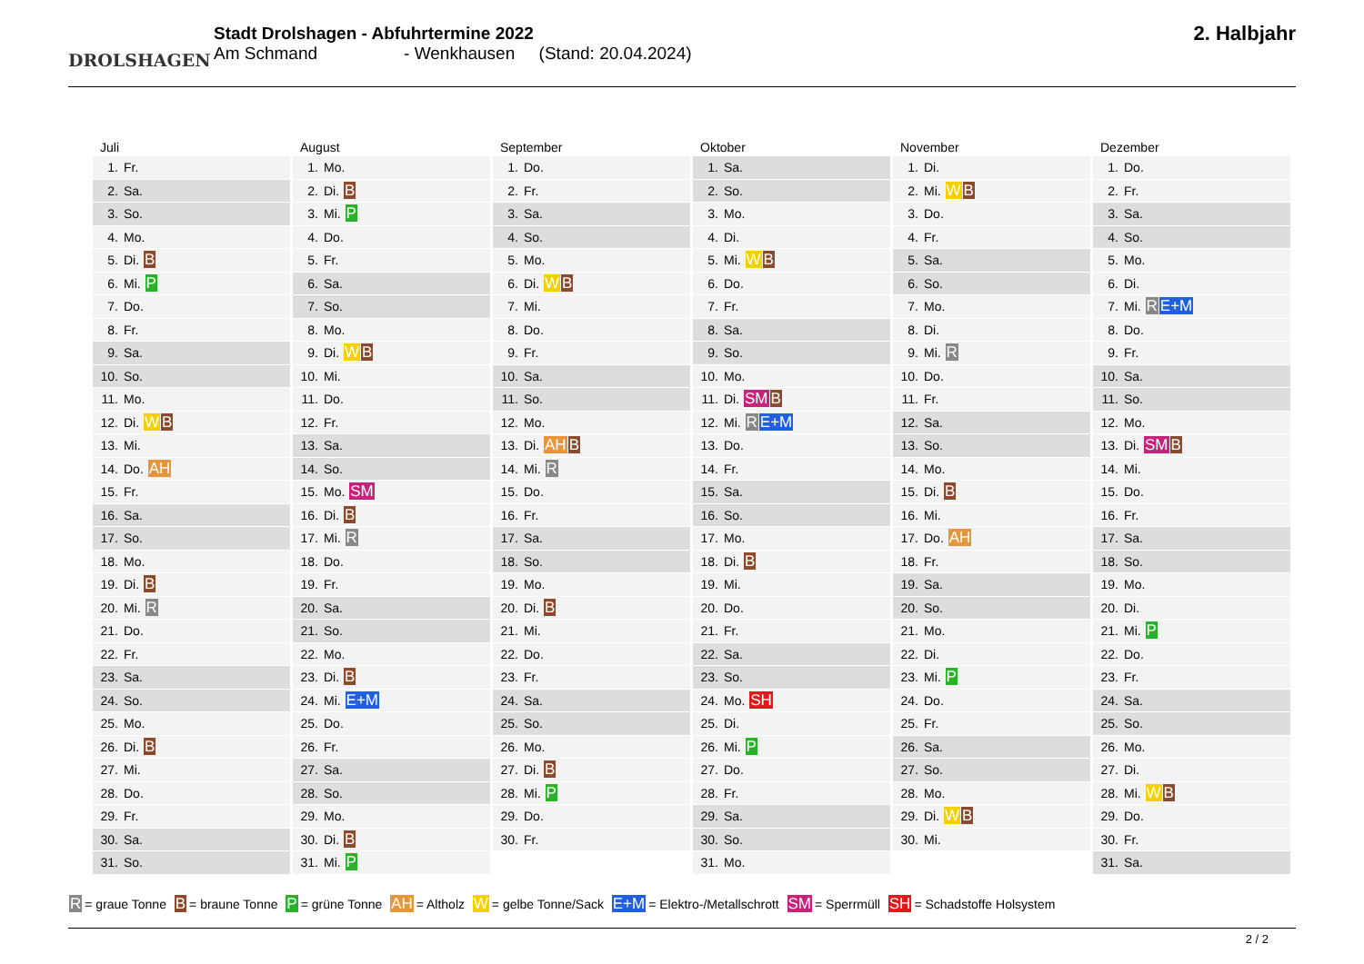DROLSHAGEN
Stadt Drolshagen - Abfuhrtermine 2022
Am Schmand - Wenkhausen (Stand: 20.04.2024)
2. Halbjahr
Juli
| 1. | Fr. |
| 2. | Sa. |
| 3. | So. |
| 4. | Mo. |
| 5. | Di. B |
| 6. | Mi. P |
| 7. | Do. |
| 8. | Fr. |
| 9. | Sa. |
| 10. | So. |
| 11. | Mo. |
| 12. | Di. W B |
| 13. | Mi. |
| 14. | Do. AH |
| 15. | Fr. |
| 16. | Sa. |
| 17. | So. |
| 18. | Mo. |
| 19. | Di. B |
| 20. | Mi. R |
| 21. | Do. |
| 22. | Fr. |
| 23. | Sa. |
| 24. | So. |
| 25. | Mo. |
| 26. | Di. B |
| 27. | Mi. |
| 28. | Do. |
| 29. | Fr. |
| 30. | Sa. |
| 31. | So. |
August
| 1. | Mo. |
| 2. | Di. B |
| 3. | Mi. P |
| 4. | Do. |
| 5. | Fr. |
| 6. | Sa. |
| 7. | So. |
| 8. | Mo. |
| 9. | Di. W B |
| 10. | Mi. |
| 11. | Do. |
| 12. | Fr. |
| 13. | Sa. |
| 14. | So. |
| 15. | Mo. SM |
| 16. | Di. B |
| 17. | Mi. R |
| 18. | Do. |
| 19. | Fr. |
| 20. | Sa. |
| 21. | So. |
| 22. | Mo. |
| 23. | Di. B |
| 24. | Mi. E+M |
| 25. | Do. |
| 26. | Fr. |
| 27. | Sa. |
| 28. | So. |
| 29. | Mo. |
| 30. | Di. B |
| 31. | Mi. P |
September
| 1. | Do. |
| 2. | Fr. |
| 3. | Sa. |
| 4. | So. |
| 5. | Mo. |
| 6. | Di. W B |
| 7. | Mi. |
| 8. | Do. |
| 9. | Fr. |
| 10. | Sa. |
| 11. | So. |
| 12. | Mo. |
| 13. | Di. AH B |
| 14. | Mi. R |
| 15. | Do. |
| 16. | Fr. |
| 17. | Sa. |
| 18. | So. |
| 19. | Mo. |
| 20. | Di. B |
| 21. | Mi. |
| 22. | Do. |
| 23. | Fr. |
| 24. | Sa. |
| 25. | So. |
| 26. | Mo. |
| 27. | Di. B |
| 28. | Mi. P |
| 29. | Do. |
| 30. | Fr. |
Oktober
| 1. | Sa. |
| 2. | So. |
| 3. | Mo. |
| 4. | Di. |
| 5. | Mi. W B |
| 6. | Do. |
| 7. | Fr. |
| 8. | Sa. |
| 9. | So. |
| 10. | Mo. |
| 11. | Di. SM B |
| 12. | Mi. R E+M |
| 13. | Do. |
| 14. | Fr. |
| 15. | Sa. |
| 16. | So. |
| 17. | Mo. |
| 18. | Di. B |
| 19. | Mi. |
| 20. | Do. |
| 21. | Fr. |
| 22. | Sa. |
| 23. | So. |
| 24. | Mo. SH |
| 25. | Di. |
| 26. | Mi. P |
| 27. | Do. |
| 28. | Fr. |
| 29. | Sa. |
| 30. | So. |
| 31. | Mo. |
November
| 1. | Di. |
| 2. | Mi. W B |
| 3. | Do. |
| 4. | Fr. |
| 5. | Sa. |
| 6. | So. |
| 7. | Mo. |
| 8. | Di. |
| 9. | Mi. R |
| 10. | Do. |
| 11. | Fr. |
| 12. | Sa. |
| 13. | So. |
| 14. | Mo. |
| 15. | Di. B |
| 16. | Mi. |
| 17. | Do. AH |
| 18. | Fr. |
| 19. | Sa. |
| 20. | So. |
| 21. | Mo. |
| 22. | Di. |
| 23. | Mi. P |
| 24. | Do. |
| 25. | Fr. |
| 26. | Sa. |
| 27. | So. |
| 28. | Mo. |
| 29. | Di. W B |
| 30. | Mi. |
Dezember
| 1. | Do. |
| 2. | Fr. |
| 3. | Sa. |
| 4. | So. |
| 5. | Mo. |
| 6. | Di. |
| 7. | Mi. R E+M |
| 8. | Do. |
| 9. | Fr. |
| 10. | Sa. |
| 11. | So. |
| 12. | Mo. |
| 13. | Di. SM B |
| 14. | Mi. |
| 15. | Do. |
| 16. | Fr. |
| 17. | Sa. |
| 18. | So. |
| 19. | Mo. |
| 20. | Di. |
| 21. | Mi. P |
| 22. | Do. |
| 23. | Fr. |
| 24. | Sa. |
| 25. | So. |
| 26. | Mo. |
| 27. | Di. |
| 28. | Mi. W B |
| 29. | Do. |
| 30. | Fr. |
| 31. | Sa. |
R = graue Tonne B = braune Tonne P = grüne Tonne AH = Altholz W = gelbe Tonne/Sack E+M = Elektro-/Metallschrott SM = Sperrmüll SH = Schadstoffe Holsystem
2 / 2